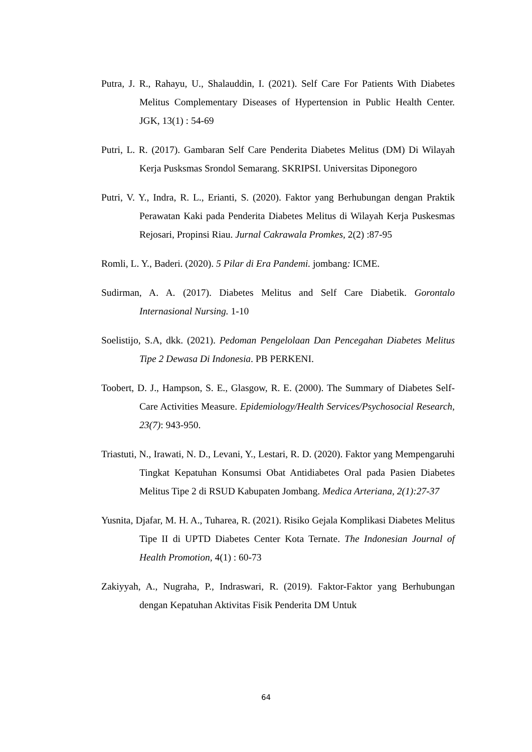Putra, J. R., Rahayu, U., Shalauddin, I. (2021). Self Care For Patients With Diabetes Melitus Complementary Diseases of Hypertension in Public Health Center. JGK, 13(1) : 54-69
Putri, L. R. (2017). Gambaran Self Care Penderita Diabetes Melitus (DM) Di Wilayah Kerja Pusksmas Srondol Semarang. SKRIPSI. Universitas Diponegoro
Putri, V. Y., Indra, R. L., Erianti, S. (2020). Faktor yang Berhubungan dengan Praktik Perawatan Kaki pada Penderita Diabetes Melitus di Wilayah Kerja Puskesmas Rejosari, Propinsi Riau. Jurnal Cakrawala Promkes, 2(2) :87-95
Romli, L. Y., Baderi. (2020). 5 Pilar di Era Pandemi. jombang: ICME.
Sudirman, A. A. (2017). Diabetes Melitus and Self Care Diabetik. Gorontalo Internasional Nursing. 1-10
Soelistijo, S.A, dkk. (2021). Pedoman Pengelolaan Dan Pencegahan Diabetes Melitus Tipe 2 Dewasa Di Indonesia. PB PERKENI.
Toobert, D. J., Hampson, S. E., Glasgow, R. E. (2000). The Summary of Diabetes Self-Care Activities Measure. Epidemiology/Health Services/Psychosocial Research, 23(7): 943-950.
Triastuti, N., Irawati, N. D., Levani, Y., Lestari, R. D. (2020). Faktor yang Mempengaruhi Tingkat Kepatuhan Konsumsi Obat Antidiabetes Oral pada Pasien Diabetes Melitus Tipe 2 di RSUD Kabupaten Jombang. Medica Arteriana, 2(1):27-37
Yusnita, Djafar, M. H. A., Tuharea, R. (2021). Risiko Gejala Komplikasi Diabetes Melitus Tipe II di UPTD Diabetes Center Kota Ternate. The Indonesian Journal of Health Promotion, 4(1) : 60-73
Zakiyyah, A., Nugraha, P., Indraswari, R. (2019). Faktor-Faktor yang Berhubungan dengan Kepatuhan Aktivitas Fisik Penderita DM Untuk
64